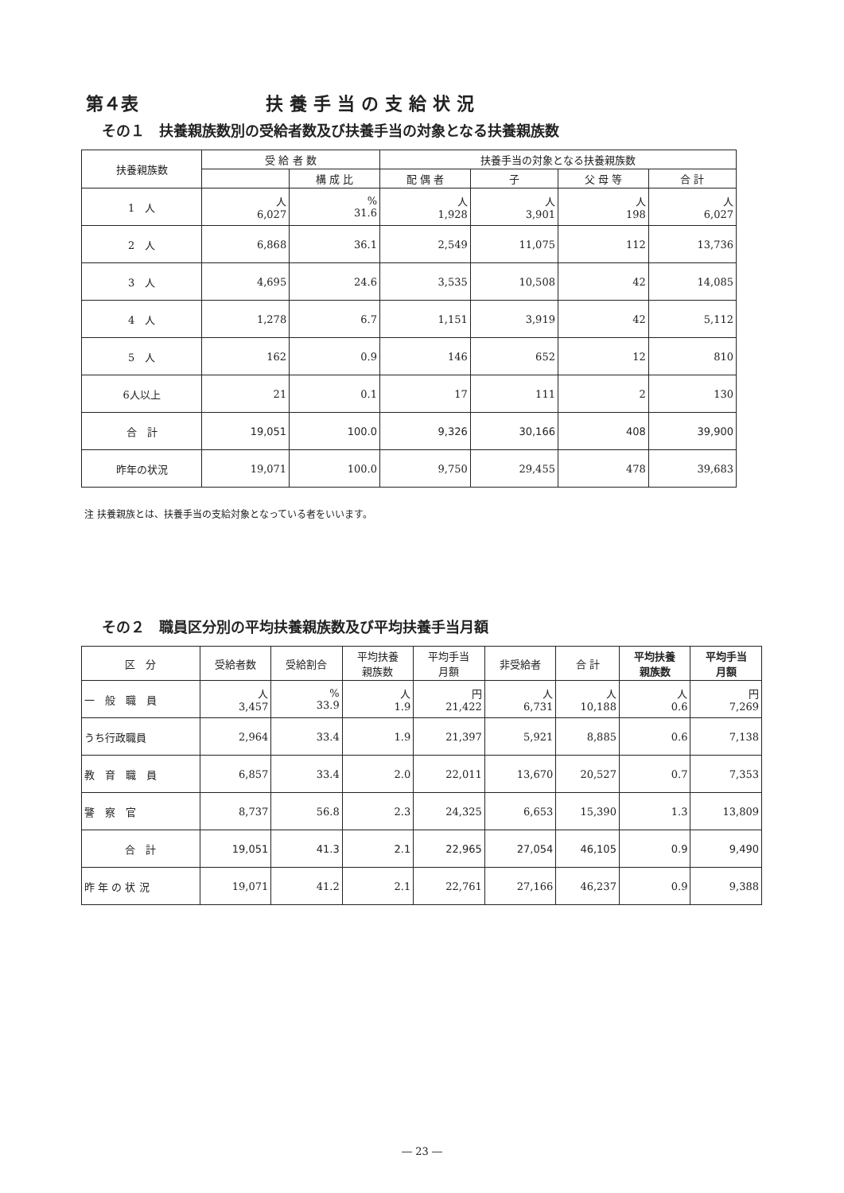第４表 扶養手当の支給状況
その１　扶養親族数別の受給者数及び扶養手当の対象となる扶養親族数
| 扶養親族数 | 受 給 者 数 | | 扶養手当の対象となる扶養親族数 | | | |
| --- | --- | --- | --- | --- | --- | --- |
| | | 構 成 比 | 配 偶 者 | 子 | 父 母 等 | 合 計 |
| 1 人 | 人 6,027 | % 31.6 | 人 1,928 | 人 3,901 | 人 198 | 人 6,027 |
| 2 人 | 6,868 | 36.1 | 2,549 | 11,075 | 112 | 13,736 |
| 3 人 | 4,695 | 24.6 | 3,535 | 10,508 | 42 | 14,085 |
| 4 人 | 1,278 | 6.7 | 1,151 | 3,919 | 42 | 5,112 |
| 5 人 | 162 | 0.9 | 146 | 652 | 12 | 810 |
| 6人以上 | 21 | 0.1 | 17 | 111 | 2 | 130 |
| 合 計 | 19,051 | 100.0 | 9,326 | 30,166 | 408 | 39,900 |
| 昨年の状況 | 19,071 | 100.0 | 9,750 | 29,455 | 478 | 39,683 |
注 扶養親族とは、扶養手当の支給対象となっている者をいいます。
その２　職員区分別の平均扶養親族数及び平均扶養手当月額
| 区 分 | 受給者数 | 受給割合 | 平均扶養 親族数 | 平均手当 月額 | 非受給者 | 合 計 | 平均扶養 親族数 | 平均手当 月額 |
| --- | --- | --- | --- | --- | --- | --- | --- | --- |
| 一 般 職 員 | 人 3,457 | % 33.9 | 人 1.9 | 円 21,422 | 人 6,731 | 人 10,188 | 人 0.6 | 円 7,269 |
| うち行政職員 | 2,964 | 33.4 | 1.9 | 21,397 | 5,921 | 8,885 | 0.6 | 7,138 |
| 教 育 職 員 | 6,857 | 33.4 | 2.0 | 22,011 | 13,670 | 20,527 | 0.7 | 7,353 |
| 警 察 官 | 8,737 | 56.8 | 2.3 | 24,325 | 6,653 | 15,390 | 1.3 | 13,809 |
| 合 計 | 19,051 | 41.3 | 2.1 | 22,965 | 27,054 | 46,105 | 0.9 | 9,490 |
| 昨 年 の 状 況 | 19,071 | 41.2 | 2.1 | 22,761 | 27,166 | 46,237 | 0.9 | 9,388 |
― 23 ―